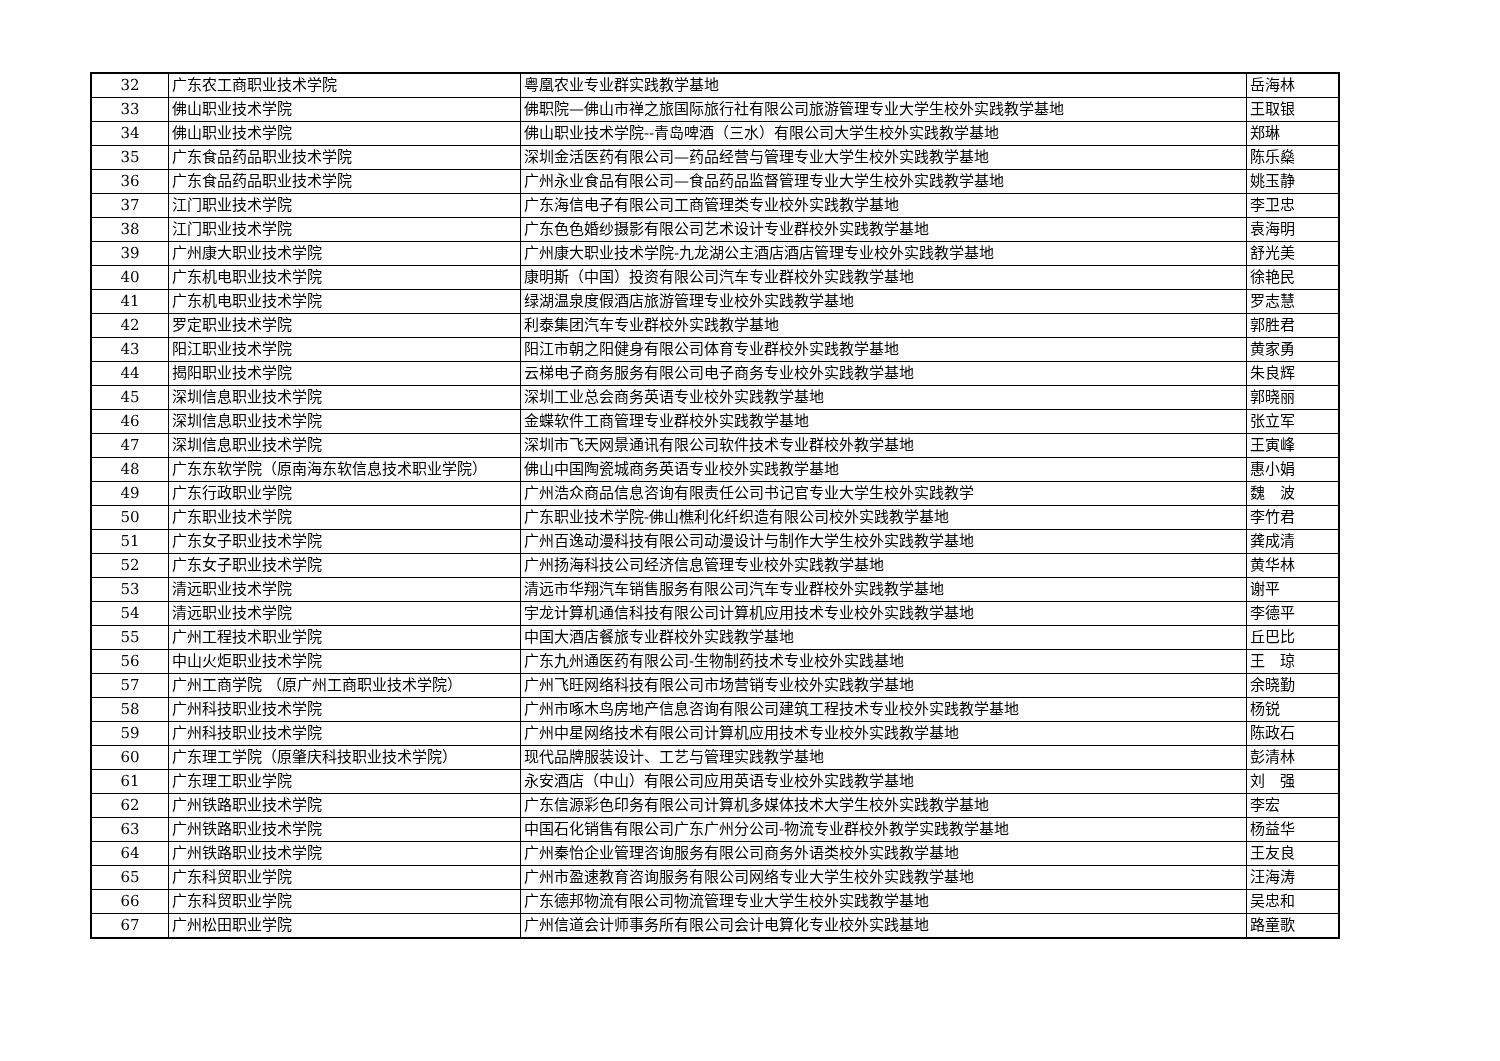| 32 | 广东农工商职业技术学院 | 粤凰农业专业群实践教学基地 | 岳海林 |
| 33 | 佛山职业技术学院 | 佛职院—佛山市禅之旅国际旅行社有限公司旅游管理专业大学生校外实践教学基地 | 王取银 |
| 34 | 佛山职业技术学院 | 佛山职业技术学院--青岛啤酒（三水）有限公司大学生校外实践教学基地 | 郑琳 |
| 35 | 广东食品药品职业技术学院 | 深圳金活医药有限公司—药品经营与管理专业大学生校外实践教学基地 | 陈乐燊 |
| 36 | 广东食品药品职业技术学院 | 广州永业食品有限公司—食品药品监督管理专业大学生校外实践教学基地 | 姚玉静 |
| 37 | 江门职业技术学院 | 广东海信电子有限公司工商管理类专业校外实践教学基地 | 李卫忠 |
| 38 | 江门职业技术学院 | 广东色色婚纱摄影有限公司艺术设计专业群校外实践教学基地 | 袁海明 |
| 39 | 广州康大职业技术学院 | 广州康大职业技术学院-九龙湖公主酒店酒店管理专业校外实践教学基地 | 舒光美 |
| 40 | 广东机电职业技术学院 | 康明斯（中国）投资有限公司汽车专业群校外实践教学基地 | 徐艳民 |
| 41 | 广东机电职业技术学院 | 绿湖温泉度假酒店旅游管理专业校外实践教学基地 | 罗志慧 |
| 42 | 罗定职业技术学院 | 利泰集团汽车专业群校外实践教学基地 | 郭胜君 |
| 43 | 阳江职业技术学院 | 阳江市朝之阳健身有限公司体育专业群校外实践教学基地 | 黄家勇 |
| 44 | 揭阳职业技术学院 | 云梯电子商务服务有限公司电子商务专业校外实践教学基地 | 朱良辉 |
| 45 | 深圳信息职业技术学院 | 深圳工业总会商务英语专业校外实践教学基地 | 郭晓丽 |
| 46 | 深圳信息职业技术学院 | 金蝶软件工商管理专业群校外实践教学基地 | 张立军 |
| 47 | 深圳信息职业技术学院 | 深圳市飞天网景通讯有限公司软件技术专业群校外教学基地 | 王寅峰 |
| 48 | 广东东软学院（原南海东软信息技术职业学院） | 佛山中国陶瓷城商务英语专业校外实践教学基地 | 惠小娟 |
| 49 | 广东行政职业学院 | 广州浩众商品信息咨询有限责任公司书记官专业大学生校外实践教学 | 魏 波 |
| 50 | 广东职业技术学院 | 广东职业技术学院-佛山樵利化纤织造有限公司校外实践教学基地 | 李竹君 |
| 51 | 广东女子职业技术学院 | 广州百逸动漫科技有限公司动漫设计与制作大学生校外实践教学基地 | 龚成清 |
| 52 | 广东女子职业技术学院 | 广州扬海科技公司经济信息管理专业校外实践教学基地 | 黄华林 |
| 53 | 清远职业技术学院 | 清远市华翔汽车销售服务有限公司汽车专业群校外实践教学基地 | 谢平 |
| 54 | 清远职业技术学院 | 宇龙计算机通信科技有限公司计算机应用技术专业校外实践教学基地 | 李德平 |
| 55 | 广州工程技术职业学院 | 中国大酒店餐旅专业群校外实践教学基地 | 丘巴比 |
| 56 | 中山火炬职业技术学院 | 广东九州通医药有限公司-生物制药技术专业校外实践基地 | 王 琼 |
| 57 | 广州工商学院 （原广州工商职业技术学院） | 广州飞旺网络科技有限公司市场营销专业校外实践教学基地 | 余晓勤 |
| 58 | 广州科技职业技术学院 | 广州市啄木鸟房地产信息咨询有限公司建筑工程技术专业校外实践教学基地 | 杨锐 |
| 59 | 广州科技职业技术学院 | 广州中星网络技术有限公司计算机应用技术专业校外实践教学基地 | 陈政石 |
| 60 | 广东理工学院（原肇庆科技职业技术学院） | 现代品牌服装设计、工艺与管理实践教学基地 | 彭清林 |
| 61 | 广东理工职业学院 | 永安酒店（中山）有限公司应用英语专业校外实践教学基地 | 刘 强 |
| 62 | 广州铁路职业技术学院 | 广东信源彩色印务有限公司计算机多媒体技术大学生校外实践教学基地 | 李宏 |
| 63 | 广州铁路职业技术学院 | 中国石化销售有限公司广东广州分公司-物流专业群校外教学实践教学基地 | 杨益华 |
| 64 | 广州铁路职业技术学院 | 广州秦怡企业管理咨询服务有限公司商务外语类校外实践教学基地 | 王友良 |
| 65 | 广东科贸职业学院 | 广州市盈速教育咨询服务有限公司网络专业大学生校外实践教学基地 | 汪海涛 |
| 66 | 广东科贸职业学院 | 广东德邦物流有限公司物流管理专业大学生校外实践教学基地 | 吴忠和 |
| 67 | 广州松田职业学院 | 广州信道会计师事务所有限公司会计电算化专业校外实践基地 | 路童歌 |